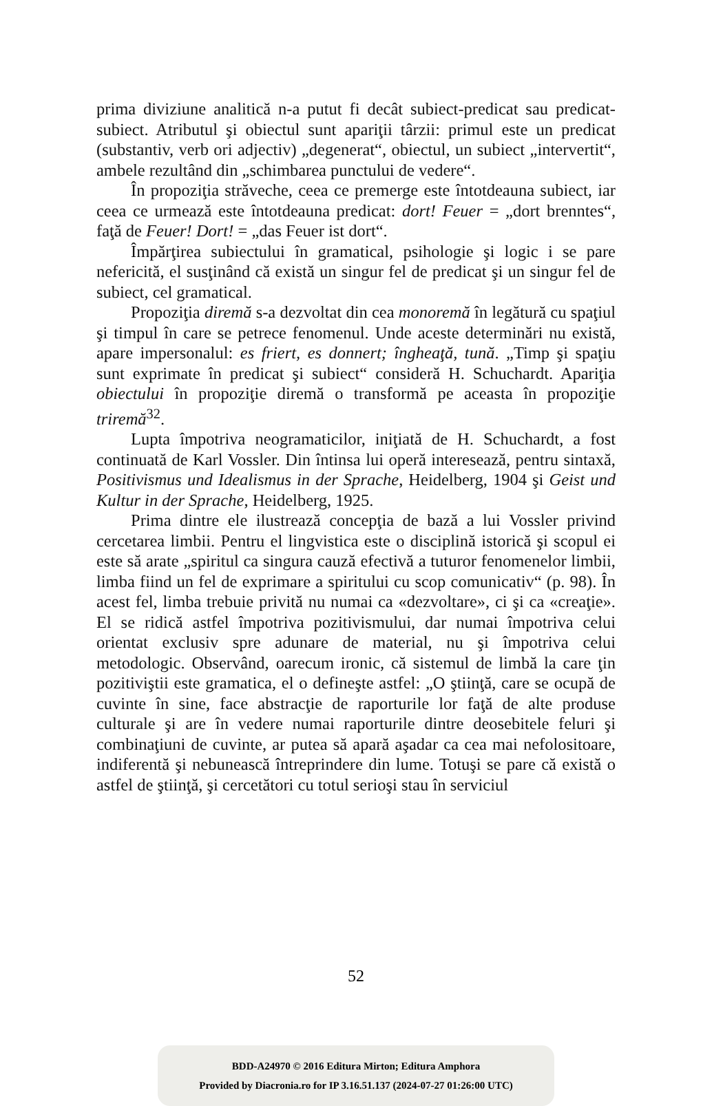prima diviziune analitică n-a putut fi decât subiect-predicat sau predicat-subiect. Atributul şi obiectul sunt apariţii târzii: primul este un predicat (substantiv, verb ori adjectiv) „degenerat“, obiectul, un subiect „intervertit“, ambele rezultând din „schimbarea punctului de vedere“.
În propoziţia străveche, ceea ce premerge este întotdeauna subiect, iar ceea ce urmează este întotdeauna predicat: dort! Feuer = „dort brenntes“, faţă de Feuer! Dort! = „das Feuer ist dort“.
Împărţirea subiectului în gramatical, psihologie şi logic i se pare nefericită, el susţinând că există un singur fel de predicat şi un singur fel de subiect, cel gramatical.
Propoziţia diremă s-a dezvoltat din cea monoremă în legătură cu spaţiul şi timpul în care se petrece fenomenul. Unde aceste determinări nu există, apare impersonalul: es friert, es donnert; îngheaţă, tună. „Timp şi spaţiu sunt exprimate în predicat şi subiect“ consideră H. Schuchardt. Apariţia obiectului în propoziţie diremă o transformă pe aceasta în propoziţie triremă<sup>32</sup>.
Lupta împotriva neogramaticilor, iniţiată de H. Schuchardt, a fost continuată de Karl Vossler. Din întinsa lui operă interesează, pentru sintaxă, Positivismus und Idealismus in der Sprache, Heidelberg, 1904 şi Geist und Kultur in der Sprache, Heidelberg, 1925.
Prima dintre ele ilustrează concepţia de bază a lui Vossler privind cercetarea limbii. Pentru el lingvistica este o disciplină istorică şi scopul ei este să arate „spiritul ca singura cauză efectivă a tuturor fenomenelor limbii, limba fiind un fel de exprimare a spiritului cu scop comunicativ“ (p. 98). În acest fel, limba trebuie privită nu numai ca «dezvoltare», ci şi ca «creaţie». El se ridică astfel împotriva pozitivismului, dar numai împotriva celui orientat exclusiv spre adunare de material, nu şi împotriva celui metodologic. Observând, oarecum ironic, că sistemul de limbă la care ţin pozitiviştii este gramatica, el o defineşte astfel: „O ştiinţă, care se ocupă de cuvinte în sine, face abstracţie de raporturile lor faţă de alte produse culturale şi are în vedere numai raporturile dintre deosebitele feluri şi combinaţiuni de cuvinte, ar putea să apară aşadar ca cea mai nefolositoare, indiferentă şi nebunească întreprindere din lume. Totuşi se pare că există o astfel de ştiinţă, şi cercetători cu totul serioşi stau în serviciul
52
BDD-A24970 © 2016 Editura Mirton; Editura Amphora
Provided by Diacronia.ro for IP 3.16.51.137 (2024-07-27 01:26:00 UTC)